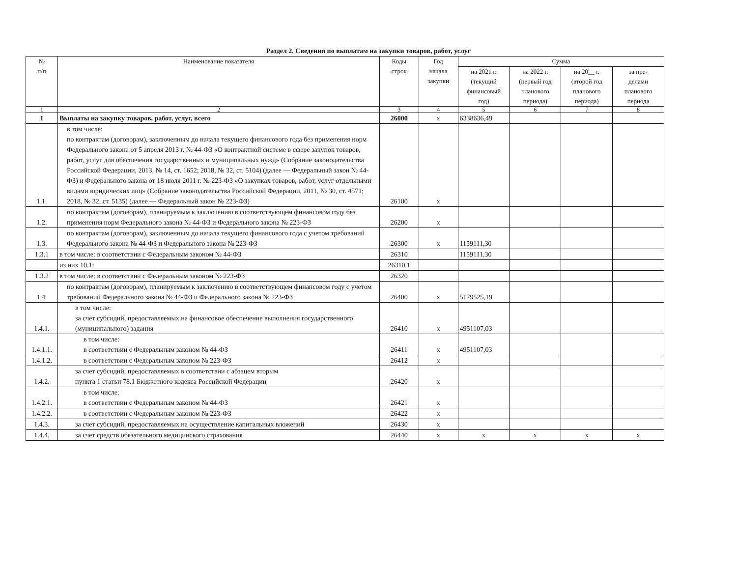Раздел 2. Сведения по выплатам на закупки товаров, работ, услуг
| № п/п | Наименование показателя | Коды строк | Год начала закупки | Сумма | | | |
| --- | --- | --- | --- | --- | --- | --- | --- |
| | | | | на 2021 г. (текущий финансовый год) | на 2022 г. (первый год планового периода) | на 20__ г. (второй год планового периода) | за пре- делами планового периода |
| 1 | 2 | 3 | 4 | 5 | 6 | 7 | 8 |
| 1 | Выплаты на закупку товаров, работ, услуг, всего | 26000 | x | 6338636,49 | | | |
| 1.1. | в том числе: по контрактам (договорам), заключенным до начала текущего финансового года без применения норм Федерального закона от 5 апреля 2013 г. № 44-ФЗ «О контрактной системе в сфере закупок товаров, работ, услуг для обеспечения государственных и муниципальных нужд» (Собрание законодательства Российской Федерации, 2013, № 14, ст. 1652; 2018, № 32, ст. 5104) (далее — Федеральный закон № 44-ФЗ) и Федерального закона от 18 июля 2011 г. № 223-ФЗ «О закупках товаров, работ, услуг отдельными видами юридических лиц» (Собрание законодательства Российской Федерации, 2011, № 30, ст. 4571; 2018, № 32, ст. 5135) (далее — Федеральный закон № 223-ФЗ) | 26100 | x | | | | |
| 1.2. | по контрактам (договорам), планируемым к заключению в соответствующем финансовом году без применения норм Федерального закона № 44-ФЗ и Федерального закона № 223-ФЗ | 26200 | x | | | | |
| 1.3. | по контрактам (договорам), заключенным до начала текущего финансового года с учетом требований Федерального закона № 44-ФЗ и Федерального закона № 223-ФЗ | 26300 | x | 1159111,30 | | | |
| 1.3.1 | в том числе: в соответствии с Федеральным законом № 44-ФЗ | 26310 | | 1159111,30 | | | |
| | из них 10.1: | 26310.1 | | | | | |
| 1.3.2 | в том числе: в соответствии с Федеральным законом № 223-ФЗ | 26320 | | | | | |
| 1.4. | по контрактам (договорам), планируемым к заключению в соответствующем финансовом году с учетом требований Федерального закона № 44-ФЗ и Федерального закона № 223-ФЗ | 26400 | x | 5179525,19 | | | |
| 1.4.1. | в том числе: за счет субсидий, предоставляемых на финансовое обеспечение выполнения государственного (муниципального) задания | 26410 | x | 4951107,03 | | | |
| 1.4.1.1. | в том числе: в соответствии с Федеральным законом № 44-ФЗ | 26411 | x | 4951107,03 | | | |
| 1.4.1.2. | в соответствии с Федеральным законом № 223-ФЗ | 26412 | x | | | | |
| 1.4.2. | за счет субсидий, предоставляемых в соответствии с абзацем вторым пункта 1 статьи 78.1 Бюджетного кодекса Российской Федерации | 26420 | x | | | | |
| 1.4.2.1. | в том числе: в соответствии с Федеральным законом № 44-ФЗ | 26421 | x | | | | |
| 1.4.2.2. | в соответствии с Федеральным законом № 223-ФЗ | 26422 | x | | | | |
| 1.4.3. | за счет субсидий, предоставляемых на осуществление капитальных вложений | 26430 | x | | | | |
| 1.4.4. | за счет средств обязательного медицинского страхования | 26440 | x | x | x | x | x |